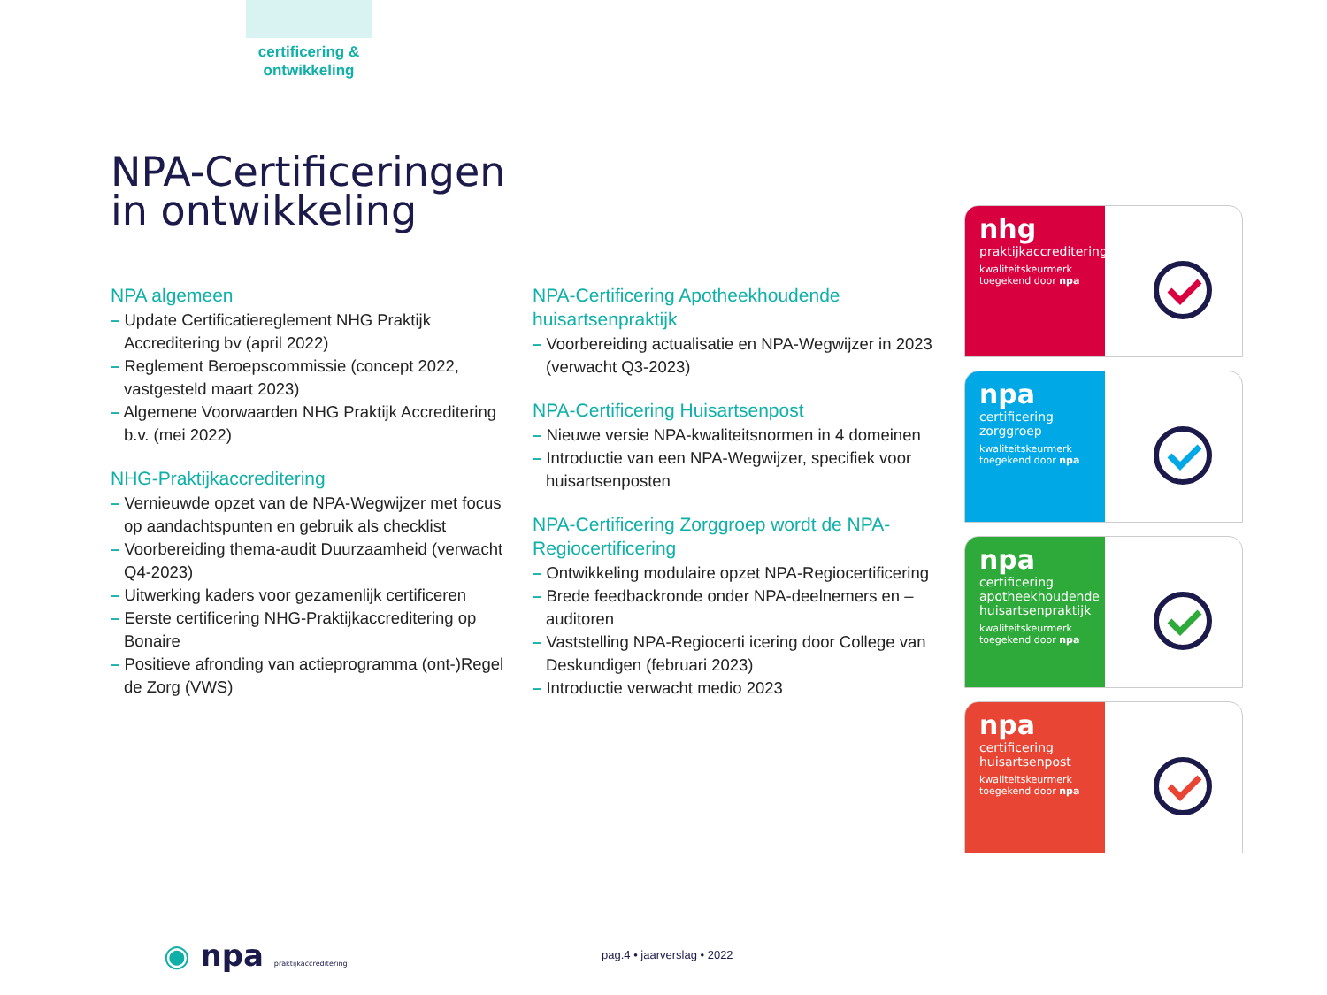certificering & ontwikkeling
NPA-Certificeringen
in ontwikkeling
NPA algemeen
– Update Certificatiereglement NHG Praktijk Accreditering bv (april 2022)
– Reglement Beroepscommissie (concept 2022, vastgesteld maart 2023)
– Algemene Voorwaarden NHG Praktijk Accreditering b.v. (mei 2022)
NHG-Praktijkaccreditering
– Vernieuwde opzet van de NPA-Wegwijzer met focus op aandachtspunten en gebruik als checklist
– Voorbereiding thema-audit Duurzaamheid (verwacht Q4-2023)
– Uitwerking kaders voor gezamenlijk certificeren
– Eerste certificering NHG-Praktijkaccreditering op Bonaire
– Positieve afronding van actieprogramma (ont-)Regel de Zorg (VWS)
NPA-Certificering Apotheekhoudende huisartsenpraktijk
– Voorbereiding actualisatie en NPA-Wegwijzer in 2023 (verwacht Q3-2023)
NPA-Certificering Huisartsenpost
– Nieuwe versie NPA-kwaliteitsnormen in 4 domeinen
– Introductie van een NPA-Wegwijzer, specifiek voor huisartsenposten
NPA-Certificering Zorggroep wordt de NPA-Regiocertificering
– Ontwikkeling modulaire opzet NPA-Regiocertificering
– Brede feedbackronde onder NPA-deelnemers en – auditoren
– Vaststelling NPA-Regiocerti icering door College van Deskundigen (februari 2023)
– Introductie verwacht medio 2023
nhg
praktijkaccreditering
kwaliteitskeurmerk toegekend door npa
npa
certificering zorggroep
kwaliteitskeurmerk toegekend door npa
npa
certificering apotheekhoudende huisartsenpraktijk
kwaliteitskeurmerk toegekend door npa
npa
certificering huisartsenpost
kwaliteitskeurmerk toegekend door npa
◉ npa praktijkaccreditering pag.4 • jaarverslag • 2022